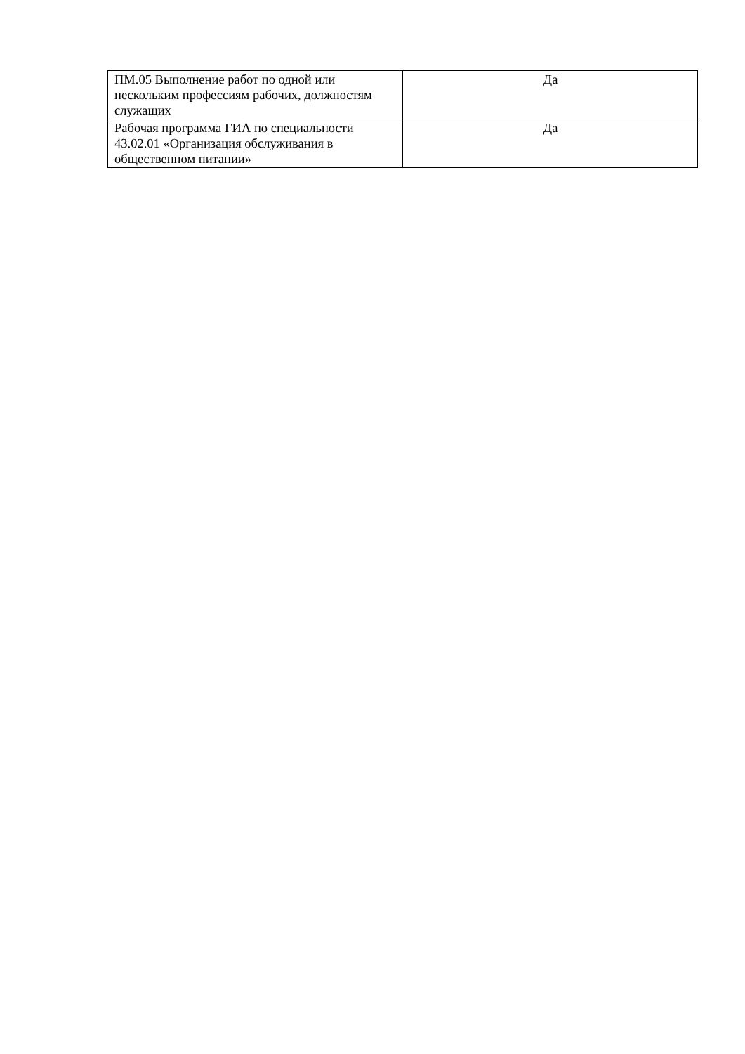| ПМ.05 Выполнение работ по одной или нескольким профессиям рабочих, должностям служащих | Да |
| Рабочая программа ГИА по специальности 43.02.01 «Организация обслуживания в общественном питании» | Да |